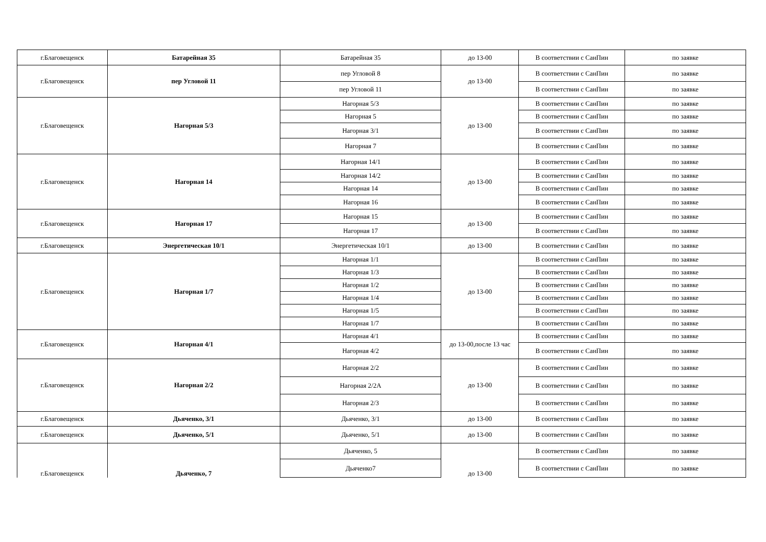| г.Благовещенск | Батарейная 35 | Батарейная 35 | до 13-00 | В соответствии с СанПин | по заявке |
| г.Благовещенск | пер Угловой 11 | пер Угловой 8 | до 13-00 | В соответствии с СанПин | по заявке |
| | | пер Угловой 11 | | В соответствии с СанПин | по заявке |
| г.Благовещенск | Нагорная 5/3 | Нагорная 5/3 | до 13-00 | В соответствии с СанПин | по заявке |
| | | Нагорная 5 | | В соответствии с СанПин | по заявке |
| | | Нагорная 3/1 | | В соответствии с СанПин | по заявке |
| | | Нагорная 7 | | В соответствии с СанПин | по заявке |
| г.Благовещенск | Нагорная 14 | Нагорная 14/1 | до 13-00 | В соответствии с СанПин | по заявке |
| | | Нагорная 14/2 | | В соответствии с СанПин | по заявке |
| | | Нагорная 14 | | В соответствии с СанПин | по заявке |
| | | Нагорная 16 | | В соответствии с СанПин | по заявке |
| г.Благовещенск | Нагорная 17 | Нагорная 15 | до 13-00 | В соответствии с СанПин | по заявке |
| | | Нагорная 17 | | В соответствии с СанПин | по заявке |
| г.Благовещенск | Энергетическая 10/1 | Энергетическая 10/1 | до 13-00 | В соответствии с СанПин | по заявке |
| г.Благовещенск | Нагорная 1/7 | Нагорная 1/1 | до 13-00 | В соответствии с СанПин | по заявке |
| | | Нагорная 1/3 | | В соответствии с СанПин | по заявке |
| | | Нагорная 1/2 | | В соответствии с СанПин | по заявке |
| | | Нагорная 1/4 | | В соответствии с СанПин | по заявке |
| | | Нагорная 1/5 | | В соответствии с СанПин | по заявке |
| | | Нагорная 1/7 | | В соответствии с СанПин | по заявке |
| г.Благовещенск | Нагорная 4/1 | Нагорная 4/1 | до 13-00,после 13 час | В соответствии с СанПин | по заявке |
| | | Нагорная 4/2 | | В соответствии с СанПин | по заявке |
| г.Благовещенск | Нагорная 2/2 | Нагорная 2/2 | до 13-00 | В соответствии с СанПин | по заявке |
| | | Нагорная 2/2А | | В соответствии с СанПин | по заявке |
| | | Нагорная 2/3 | | В соответствии с СанПин | по заявке |
| г.Благовещенск | Дьяченко, 3/1 | Дьяченко, 3/1 | до 13-00 | В соответствии с СанПин | по заявке |
| г.Благовещенск | Дьяченко, 5/1 | Дьяченко, 5/1 | до 13-00 | В соответствии с СанПин | по заявке |
| г.Благовещенск | Дьяченко, 7 | Дьяченко, 5 | до 13-00 | В соответствии с СанПин | по заявке |
| | | Дьяченко7 | | В соответствии с СанПин | по заявке |